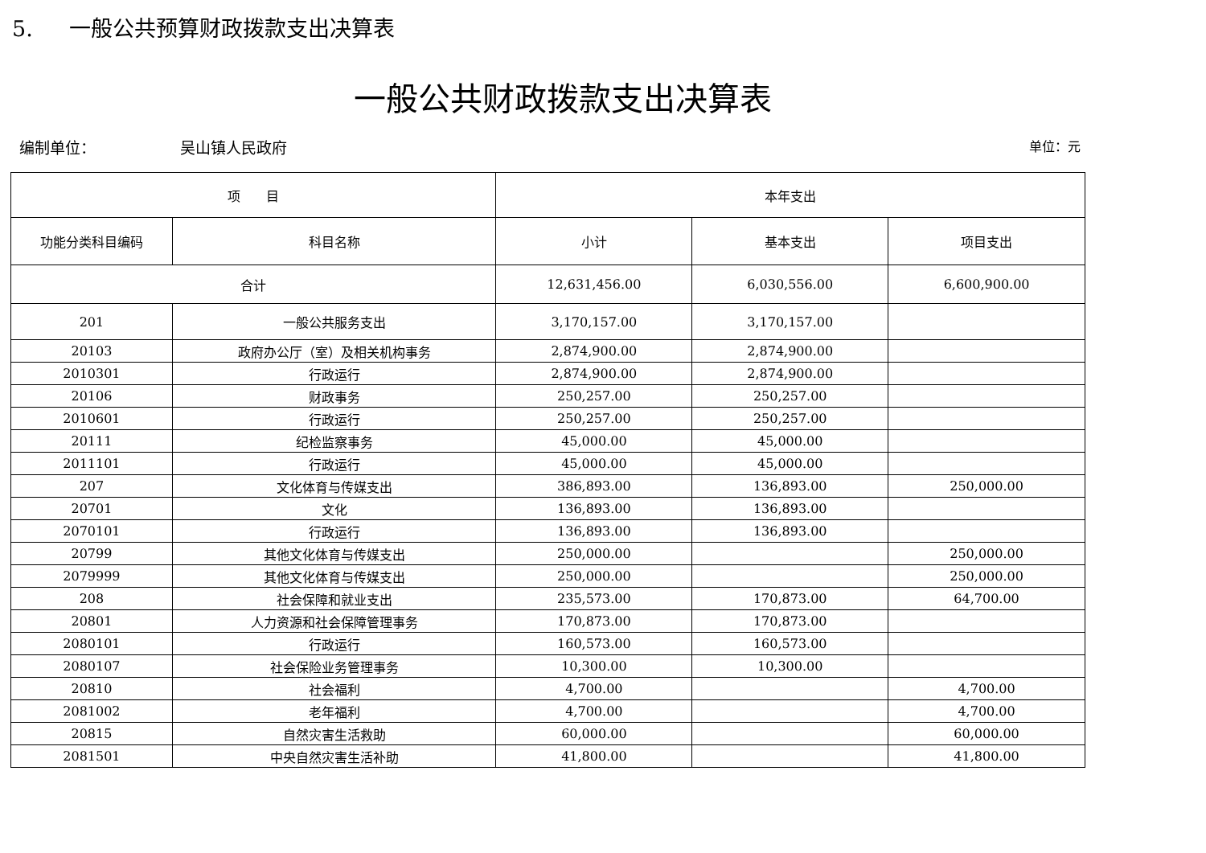5. 一般公共预算财政拨款支出决算表
一般公共财政拨款支出决算表
编制单位： 吴山镇人民政府 单位：元
| 项 目 | | 本年支出 | | |
| --- | --- | --- | --- | --- |
| 功能分类科目编码 | 科目名称 | 小计 | 基本支出 | 项目支出 |
| 合计 | | 12,631,456.00 | 6,030,556.00 | 6,600,900.00 |
| 201 | 一般公共服务支出 | 3,170,157.00 | 3,170,157.00 | |
| 20103 | 政府办公厅（室）及相关机构事务 | 2,874,900.00 | 2,874,900.00 | |
| 2010301 | 行政运行 | 2,874,900.00 | 2,874,900.00 | |
| 20106 | 财政事务 | 250,257.00 | 250,257.00 | |
| 2010601 | 行政运行 | 250,257.00 | 250,257.00 | |
| 20111 | 纪检监察事务 | 45,000.00 | 45,000.00 | |
| 2011101 | 行政运行 | 45,000.00 | 45,000.00 | |
| 207 | 文化体育与传媒支出 | 386,893.00 | 136,893.00 | 250,000.00 |
| 20701 | 文化 | 136,893.00 | 136,893.00 | |
| 2070101 | 行政运行 | 136,893.00 | 136,893.00 | |
| 20799 | 其他文化体育与传媒支出 | 250,000.00 | | 250,000.00 |
| 2079999 | 其他文化体育与传媒支出 | 250,000.00 | | 250,000.00 |
| 208 | 社会保障和就业支出 | 235,573.00 | 170,873.00 | 64,700.00 |
| 20801 | 人力资源和社会保障管理事务 | 170,873.00 | 170,873.00 | |
| 2080101 | 行政运行 | 160,573.00 | 160,573.00 | |
| 2080107 | 社会保险业务管理事务 | 10,300.00 | 10,300.00 | |
| 20810 | 社会福利 | 4,700.00 | | 4,700.00 |
| 2081002 | 老年福利 | 4,700.00 | | 4,700.00 |
| 20815 | 自然灾害生活救助 | 60,000.00 | | 60,000.00 |
| 2081501 | 中央自然灾害生活补助 | 41,800.00 | | 41,800.00 |